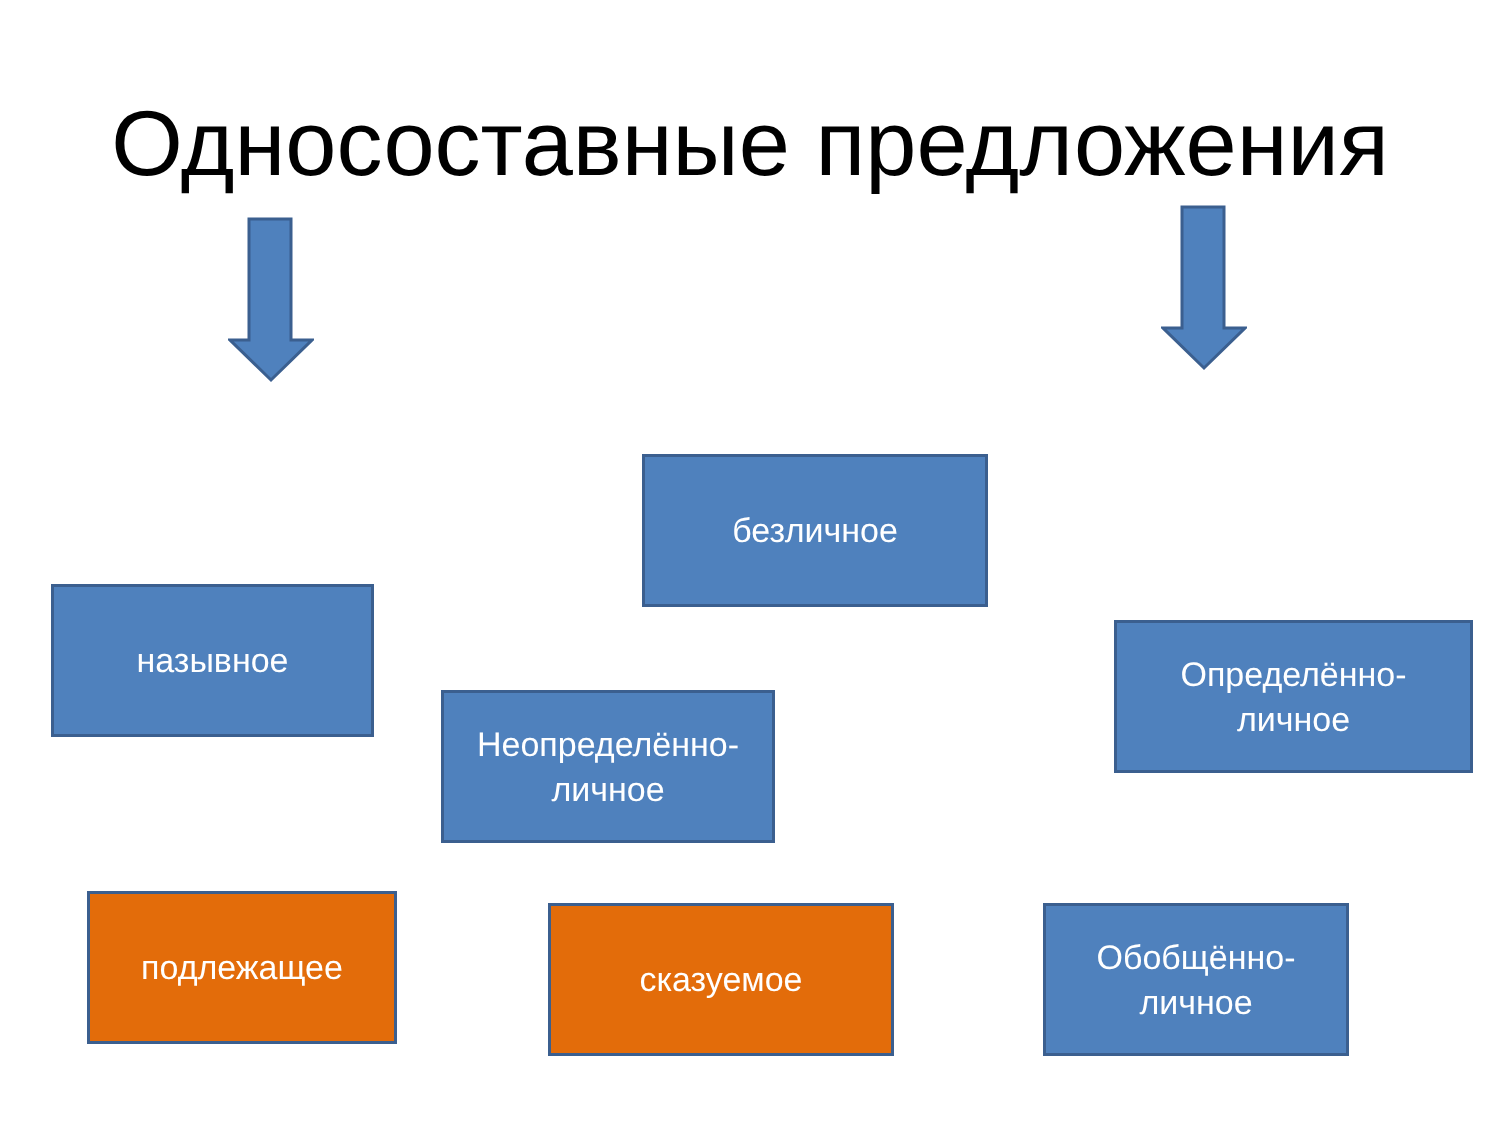Односоставные предложения
безличное
назывное
Определённо-
личное
Неопределённо-
личное
подлежащее сказуемое
Обобщённо-
личное